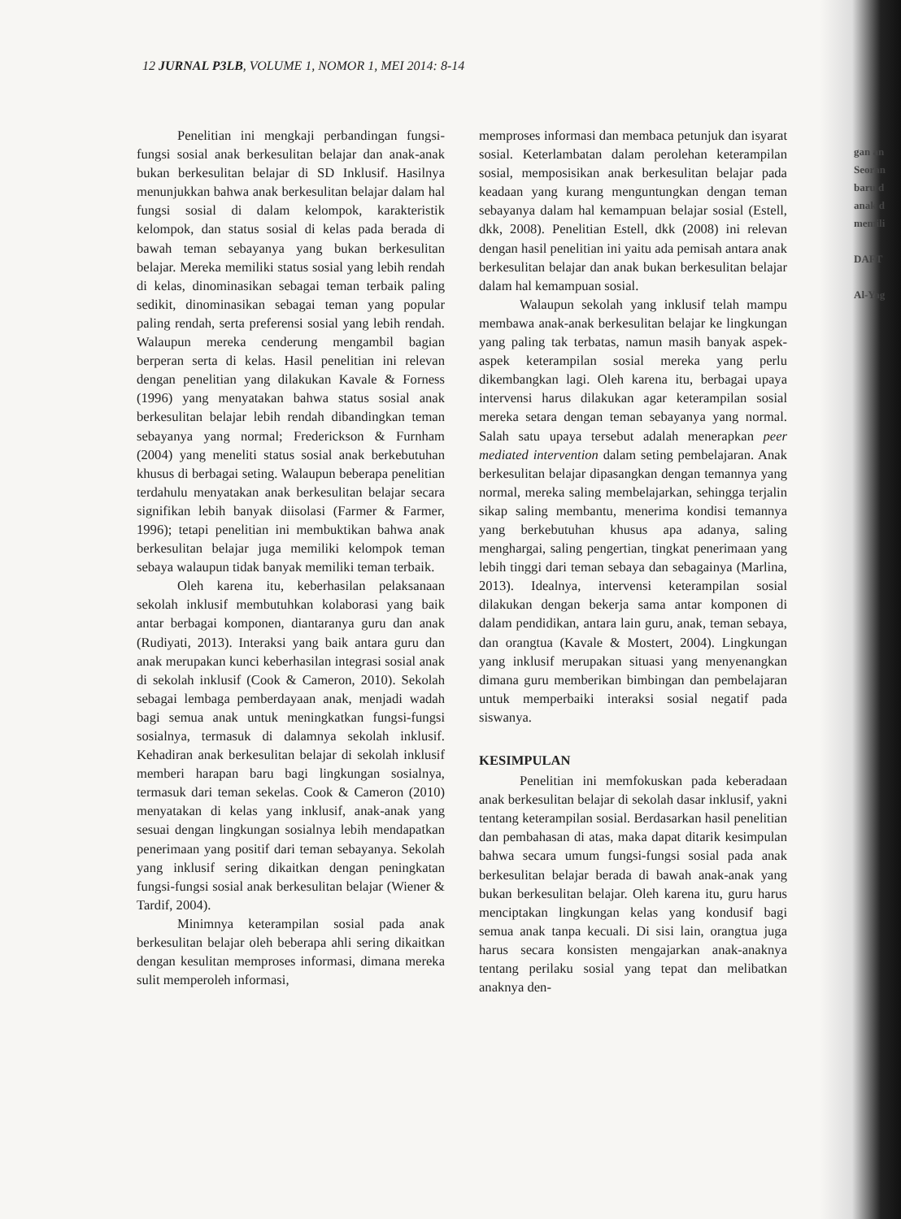12 JURNAL P3LB, VOLUME 1, NOMOR 1, MEI 2014: 8-14
Penelitian ini mengkaji perbandingan fungsi-fungsi sosial anak berkesulitan belajar dan anak-anak bukan berkesulitan belajar di SD Inklusif. Hasilnya menunjukkan bahwa anak berkesulitan belajar dalam hal fungsi sosial di dalam kelompok, karakteristik kelompok, dan status sosial di kelas pada berada di bawah teman sebayanya yang bukan berkesulitan belajar. Mereka memiliki status sosial yang lebih rendah di kelas, dinominasikan sebagai teman terbaik paling sedikit, dinominasikan sebagai teman yang popular paling rendah, serta preferensi sosial yang lebih rendah. Walaupun mereka cenderung mengambil bagian berperan serta di kelas. Hasil penelitian ini relevan dengan penelitian yang dilakukan Kavale & Forness (1996) yang menyatakan bahwa status sosial anak berkesulitan belajar lebih rendah dibandingkan teman sebayanya yang normal; Frederickson & Furnham (2004) yang meneliti status sosial anak berkebutuhan khusus di berbagai seting. Walaupun beberapa penelitian terdahulu menyatakan anak berkesulitan belajar secara signifikan lebih banyak diisolasi (Farmer & Farmer, 1996); tetapi penelitian ini membuktikan bahwa anak berkesulitan belajar juga memiliki kelompok teman sebaya walaupun tidak banyak memiliki teman terbaik.
Oleh karena itu, keberhasilan pelaksanaan sekolah inklusif membutuhkan kolaborasi yang baik antar berbagai komponen, diantaranya guru dan anak (Rudiyati, 2013). Interaksi yang baik antara guru dan anak merupakan kunci keberhasilan integrasi sosial anak di sekolah inklusif (Cook & Cameron, 2010). Sekolah sebagai lembaga pemberdayaan anak, menjadi wadah bagi semua anak untuk meningkatkan fungsi-fungsi sosialnya, termasuk di dalamnya sekolah inklusif. Kehadiran anak berkesulitan belajar di sekolah inklusif memberi harapan baru bagi lingkungan sosialnya, termasuk dari teman sekelas. Cook & Cameron (2010) menyatakan di kelas yang inklusif, anak-anak yang sesuai dengan lingkungan sosialnya lebih mendapatkan penerimaan yang positif dari teman sebayanya. Sekolah yang inklusif sering dikaitkan dengan peningkatan fungsi-fungsi sosial anak berkesulitan belajar (Wiener & Tardif, 2004).
Minimnya keterampilan sosial pada anak berkesulitan belajar oleh beberapa ahli sering dikaitkan dengan kesulitan memproses informasi, dimana mereka sulit memperoleh informasi,
memproses informasi dan membaca petunjuk dan isyarat sosial. Keterlambatan dalam perolehan keterampilan sosial, memposisikan anak berkesulitan belajar pada keadaan yang kurang menguntungkan dengan teman sebayanya dalam hal kemampuan belajar sosial (Estell, dkk, 2008). Penelitian Estell, dkk (2008) ini relevan dengan hasil penelitian ini yaitu ada pemisah antara anak berkesulitan belajar dan anak bukan berkesulitan belajar dalam hal kemampuan sosial.
Walaupun sekolah yang inklusif telah mampu membawa anak-anak berkesulitan belajar ke lingkungan yang paling tak terbatas, namun masih banyak aspek-aspek keterampilan sosial mereka yang perlu dikembangkan lagi. Oleh karena itu, berbagai upaya intervensi harus dilakukan agar keterampilan sosial mereka setara dengan teman sebayanya yang normal. Salah satu upaya tersebut adalah menerapkan peer mediated intervention dalam seting pembelajaran. Anak berkesulitan belajar dipasangkan dengan temannya yang normal, mereka saling membelajarkan, sehingga terjalin sikap saling membantu, menerima kondisi temannya yang berkebutuhan khusus apa adanya, saling menghargai, saling pengertian, tingkat penerimaan yang lebih tinggi dari teman sebaya dan sebagainya (Marlina, 2013). Idealnya, intervensi keterampilan sosial dilakukan dengan bekerja sama antar komponen di dalam pendidikan, antara lain guru, anak, teman sebaya, dan orangtua (Kavale & Mostert, 2004). Lingkungan yang inklusif merupakan situasi yang menyenangkan dimana guru memberikan bimbingan dan pembelajaran untuk memperbaiki interaksi sosial negatif pada siswanya.
KESIMPULAN
Penelitian ini memfokuskan pada keberadaan anak berkesulitan belajar di sekolah dasar inklusif, yakni tentang keterampilan sosial. Berdasarkan hasil penelitian dan pembahasan di atas, maka dapat ditarik kesimpulan bahwa secara umum fungsi-fungsi sosial pada anak berkesulitan belajar berada di bawah anak-anak yang bukan berkesulitan belajar. Oleh karena itu, guru harus menciptakan lingkungan kelas yang kondusif bagi semua anak tanpa kecuali. Di sisi lain, orangtua juga harus secara konsisten mengajarkan anak-anaknya tentang perilaku sosial yang tepat dan melibatkan anaknya den-
gan an
Seoran
baru d
anak d
memili
DAFT
Al-Yag